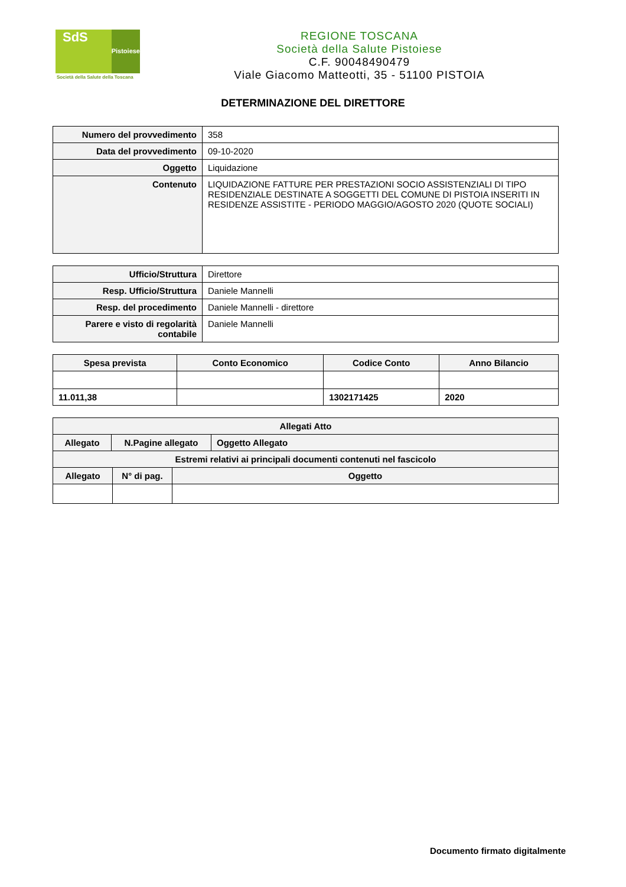SdS
Pistoiese
Società della Salute della Toscana
REGIONE TOSCANA
Società della Salute Pistoiese
C.F. 90048490479
Viale Giacomo Matteotti, 35 - 51100 PISTOIA
DETERMINAZIONE DEL DIRETTORE
| Numero del provvedimento | 358 |
| Data del provvedimento | 09-10-2020 |
| Oggetto | Liquidazione |
| Contenuto | LIQUIDAZIONE FATTURE PER PRESTAZIONI SOCIO ASSISTENZIALI DI TIPO RESIDENZIALE DESTINATE A SOGGETTI DEL COMUNE DI PISTOIA INSERITI IN RESIDENZE ASSISTITE - PERIODO MAGGIO/AGOSTO 2020 (QUOTE SOCIALI) |
| Ufficio/Struttura | Direttore |
| Resp. Ufficio/Struttura | Daniele Mannelli |
| Resp. del procedimento | Daniele Mannelli - direttore |
| Parere e visto di regolarità contabile | Daniele Mannelli |
| Spesa prevista | Conto Economico | Codice Conto | Anno Bilancio |
| --- | --- | --- | --- |
| 11.011,38 | | 1302171425 | 2020 |
| Allegati Atto | | |
| --- | --- | --- |
| Allegato | N.Pagine allegato | Oggetto Allegato |
| Estremi relativi ai principali documenti contenuti nel fascicolo | | |
| Allegato | N° di pag. | Oggetto |
| --- | --- | --- |
Documento firmato digitalmente